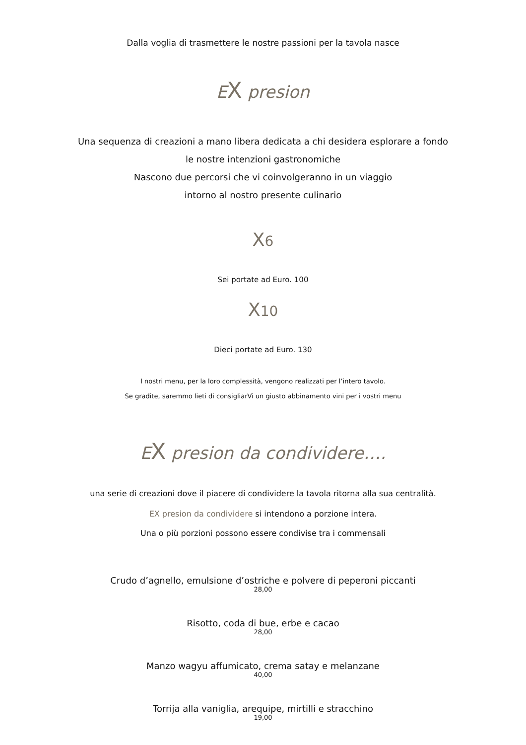Dalla voglia di trasmettere le nostre passioni per la tavola nasce
EX presion
Una sequenza di creazioni a mano libera dedicata a chi desidera esplorare a fondo
le nostre intenzioni gastronomiche
Nascono due percorsi che vi coinvolgeranno in un viaggio
intorno al nostro presente culinario
X6
Sei portate ad Euro. 100
X10
Dieci portate ad Euro. 130
I nostri menu, per la loro complessità, vengono realizzati per l’intero tavolo.
Se gradite, saremmo lieti di consigliarVi un giusto abbinamento vini per i vostri menu
EX presion da condividere….
una serie di creazioni dove il piacere di condividere la tavola ritorna alla sua centralità.
EX presion da condividere si intendono a porzione intera.
Una o più porzioni possono essere condivise tra i commensali
Crudo d’agnello, emulsione d’ostriche e polvere di peperoni piccanti
28,00
Risotto, coda di bue, erbe e cacao
28,00
Manzo wagyu affumicato, crema satay e melanzane
40,00
Torrija alla vaniglia, arequipe, mirtilli e stracchino
19,00